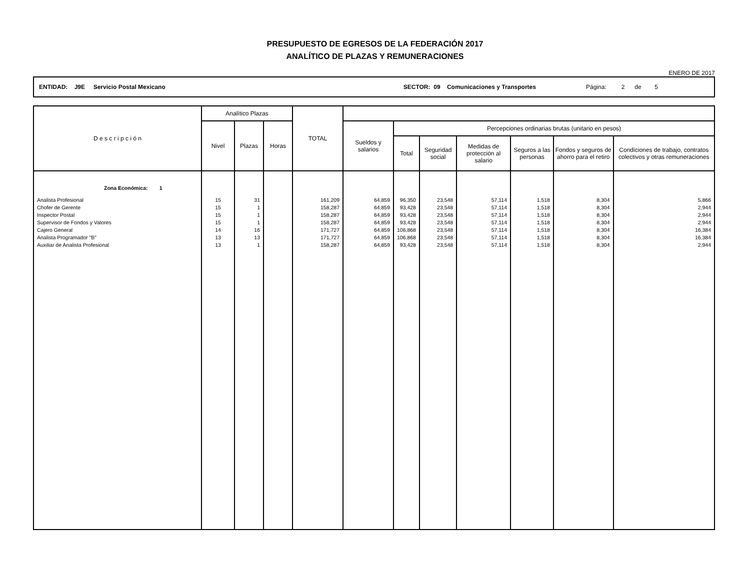PRESUPUESTO DE EGRESOS DE LA FEDERACIÓN 2017
ANALÍTICO DE PLAZAS Y REMUNERACIONES
ENERO DE 2017
ENTIDAD: J9E Servicio Postal Mexicano SECTOR: 09 Comunicaciones y Transportes Página: 2 de 5
| D e s c r i p c i ó n | Analítico Plazas | | | TOTAL | | | | | | | |
| --- | --- | --- | --- | --- | --- | --- | --- | --- | --- | --- | --- |
| | Nivel | Plazas | Horas | | Sueldos y salarios | Percepciones ordinarias brutas (unitario en pesos) | | | | | |
| | | | | | | Total | Seguridad social | Medidas de protección al salario | Seguros a las personas | Fondos y seguros de ahorro para el retiro | Condiciones de trabajo, contratos colectivos y otras remuneraciones |
| Zona Económica: 1 | | | | | | | | | | | |
| Analista Profesional | 15 | 31 | | 161,209 | 64,859 | 96,350 | 23,548 | 57,114 | 1,518 | 8,304 | 5,866 |
| Chofer de Gerente | 15 | 1 | | 158,287 | 64,859 | 93,428 | 23,548 | 57,114 | 1,518 | 8,304 | 2,944 |
| Inspector Postal | 15 | 1 | | 158,287 | 64,859 | 93,428 | 23,548 | 57,114 | 1,518 | 8,304 | 2,944 |
| Supervisor de Fondos y Valores | 15 | 1 | | 158,287 | 64,859 | 93,428 | 23,548 | 57,114 | 1,518 | 8,304 | 2,944 |
| Cajero General | 14 | 16 | | 171,727 | 64,859 | 106,868 | 23,548 | 57,114 | 1,518 | 8,304 | 16,384 |
| Analista Programador "B" | 13 | 13 | | 171,727 | 64,859 | 106,868 | 23,548 | 57,114 | 1,518 | 8,304 | 16,384 |
| Auxiliar de Analista Profesional | 13 | 1 | | 158,287 | 64,859 | 93,428 | 23,548 | 57,114 | 1,518 | 8,304 | 2,944 |